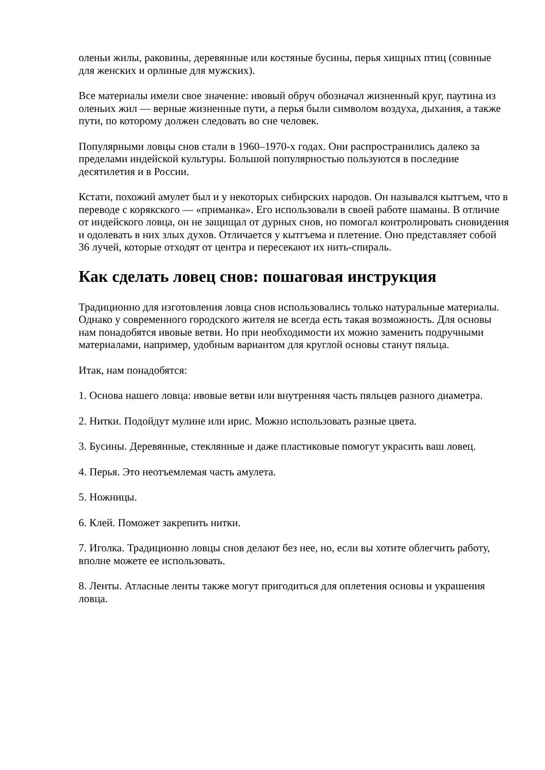оленьи жилы, раковины, деревянные или костяные бусины, перья хищных птиц (совиные для женских и орлиные для мужских).
Все материалы имели свое значение: ивовый обруч обозначал жизненный круг, паутина из оленьих жил — верные жизненные пути, а перья были символом воздуха, дыхания, а также пути, по которому должен следовать во сне человек.
Популярными ловцы снов стали в 1960–1970-х годах. Они распространились далеко за пределами индейской культуры. Большой популярностью пользуются в последние десятилетия и в России.
Кстати, похожий амулет был и у некоторых сибирских народов. Он назывался кытгъем, что в переводе с корякского — «приманка». Его использовали в своей работе шаманы. В отличие от индейского ловца, он не защищал от дурных снов, но помогал контролировать сновидения и одолевать в них злых духов. Отличается у кытгъема и плетение. Оно представляет собой 36 лучей, которые отходят от центра и пересекают их нить-спираль.
Как сделать ловец снов: пошаговая инструкция
Традиционно для изготовления ловца снов использовались только натуральные материалы. Однако у современного городского жителя не всегда есть такая возможность. Для основы нам понадобятся ивовые ветви. Но при необходимости их можно заменить подручными материалами, например, удобным вариантом для круглой основы станут пяльца.
Итак, нам понадобятся:
1. Основа нашего ловца: ивовые ветви или внутренняя часть пяльцев разного диаметра.
2. Нитки. Подойдут мулине или ирис. Можно использовать разные цвета.
3. Бусины. Деревянные, стеклянные и даже пластиковые помогут украсить ваш ловец.
4. Перья. Это неотъемлемая часть амулета.
5. Ножницы.
6. Клей. Поможет закрепить нитки.
7. Иголка. Традиционно ловцы снов делают без нее, но, если вы хотите облегчить работу, вполне можете ее использовать.
8. Ленты. Атласные ленты также могут пригодиться для оплетения основы и украшения ловца.